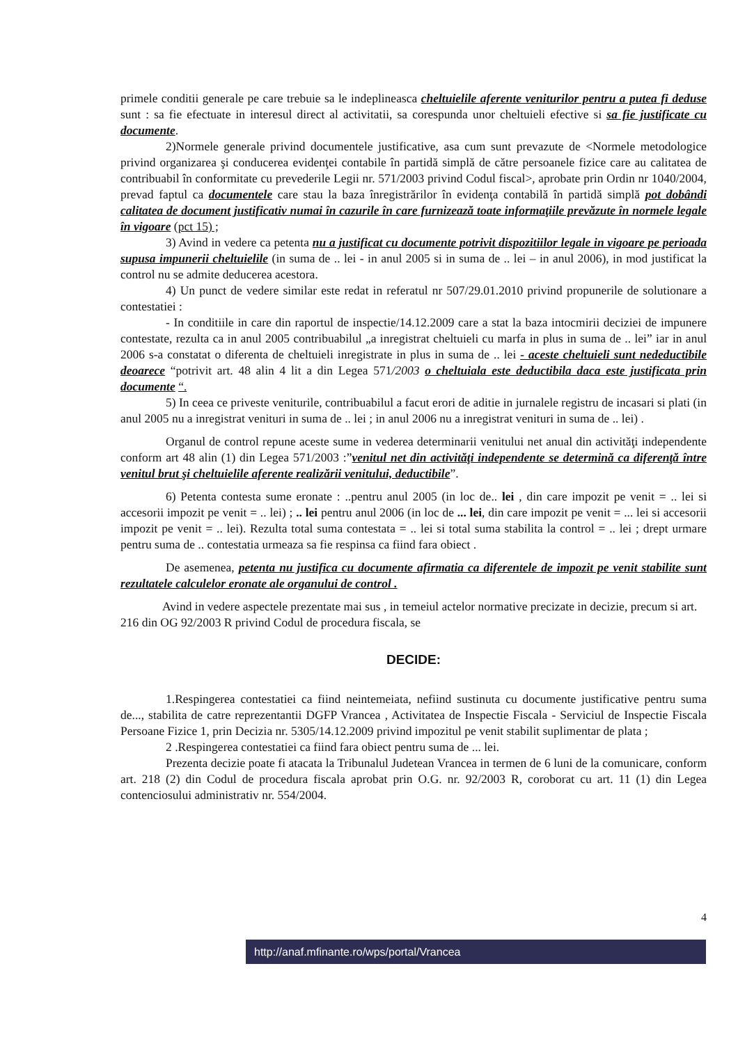primele conditii generale pe care trebuie sa le indeplineasca cheltuielile aferente veniturilor pentru a putea fi deduse sunt : sa fie efectuate in interesul direct al activitatii, sa corespunda unor cheltuieli efective si sa fie justificate cu documente.
2)Normele generale privind documentele justificative, asa cum sunt prevazute de <Normele metodologice privind organizarea şi conducerea evidenţei contabile în partidă simplă de către persoanele fizice care au calitatea de contribuabil în conformitate cu prevederile Legii nr. 571/2003 privind Codul fiscal>, aprobate prin Ordin nr 1040/2004, prevad faptul ca documentele care stau la baza înregistrărilor în evidenţa contabilă în partidă simplă pot dobândi calitatea de document justificativ numai în cazurile în care furnizează toate informaţiile prevăzute în normele legale în vigoare (pct 15) ;
3) Avind in vedere ca petenta nu a justificat cu documente potrivit dispozitiilor legale in vigoare pe perioada supusa impunerii cheltuielile (in suma de .. lei - in anul 2005 si in suma de .. lei – in anul 2006), in mod justificat la control nu se admite deducerea acestora.
4) Un punct de vedere similar este redat in referatul nr 507/29.01.2010 privind propunerile de solutionare a contestatiei :
- In conditiile in care din raportul de inspectie/14.12.2009 care a stat la baza intocmirii deciziei de impunere contestate, rezulta ca in anul 2005 contribuabilul „a inregistrat cheltuieli cu marfa in plus in suma de .. lei” iar in anul 2006 s-a constatat o diferenta de cheltuieli inregistrate in plus in suma de .. lei - aceste cheltuieli sunt nedeductibile deoarece “potrivit art. 48 alin 4 lit a din Legea 571/2003 o cheltuiala este deductibila daca este justificata prin documente “.
5) In ceea ce priveste veniturile, contribuabilul a facut erori de aditie in jurnalele registru de incasari si plati (in anul 2005 nu a inregistrat venituri in suma de .. lei ; in anul 2006 nu a inregistrat venituri in suma de .. lei) .
Organul de control repune aceste sume in vederea determinarii venitului net anual din activităţi independente conform art 48 alin (1) din Legea 571/2003 :”venitul net din activităţi independente se determină ca diferenţă între venitul brut şi cheltuielile aferente realizării venitului, deductibile”.
6) Petenta contesta sume eronate : ..pentru anul 2005 (in loc de.. lei , din care impozit pe venit = .. lei si accesorii impozit pe venit = .. lei) ; .. lei pentru anul 2006 (in loc de ... lei, din care impozit pe venit = ... lei si accesorii impozit pe venit = .. lei). Rezulta total suma contestata = .. lei si total suma stabilita la control = .. lei ; drept urmare pentru suma de .. contestatia urmeaza sa fie respinsa ca fiind fara obiect .
De asemenea, petenta nu justifica cu documente afirmatia ca diferentele de impozit pe venit stabilite sunt rezultatele calculelor eronate ale organului de control .
Avind in vedere aspectele prezentate mai sus , in temeiul actelor normative precizate in decizie, precum si art. 216 din OG 92/2003 R privind Codul de procedura fiscala, se
DECIDE:
1.Respingerea contestatiei ca fiind neintemeiata, nefiind sustinuta cu documente justificative pentru suma de..., stabilita de catre reprezentantii DGFP Vrancea , Activitatea de Inspectie Fiscala - Serviciul de Inspectie Fiscala Persoane Fizice 1, prin Decizia nr. 5305/14.12.2009 privind impozitul pe venit stabilit suplimentar de plata ;
2 .Respingerea contestatiei ca fiind fara obiect pentru suma de ... lei.
Prezenta decizie poate fi atacata la Tribunalul Judetean Vrancea in termen de 6 luni de la comunicare, conform art. 218 (2) din Codul de procedura fiscala aprobat prin O.G. nr. 92/2003 R, coroborat cu art. 11 (1) din Legea contenciosului administrativ nr. 554/2004.
4
http://anaf.mfinante.ro/wps/portal/Vrancea